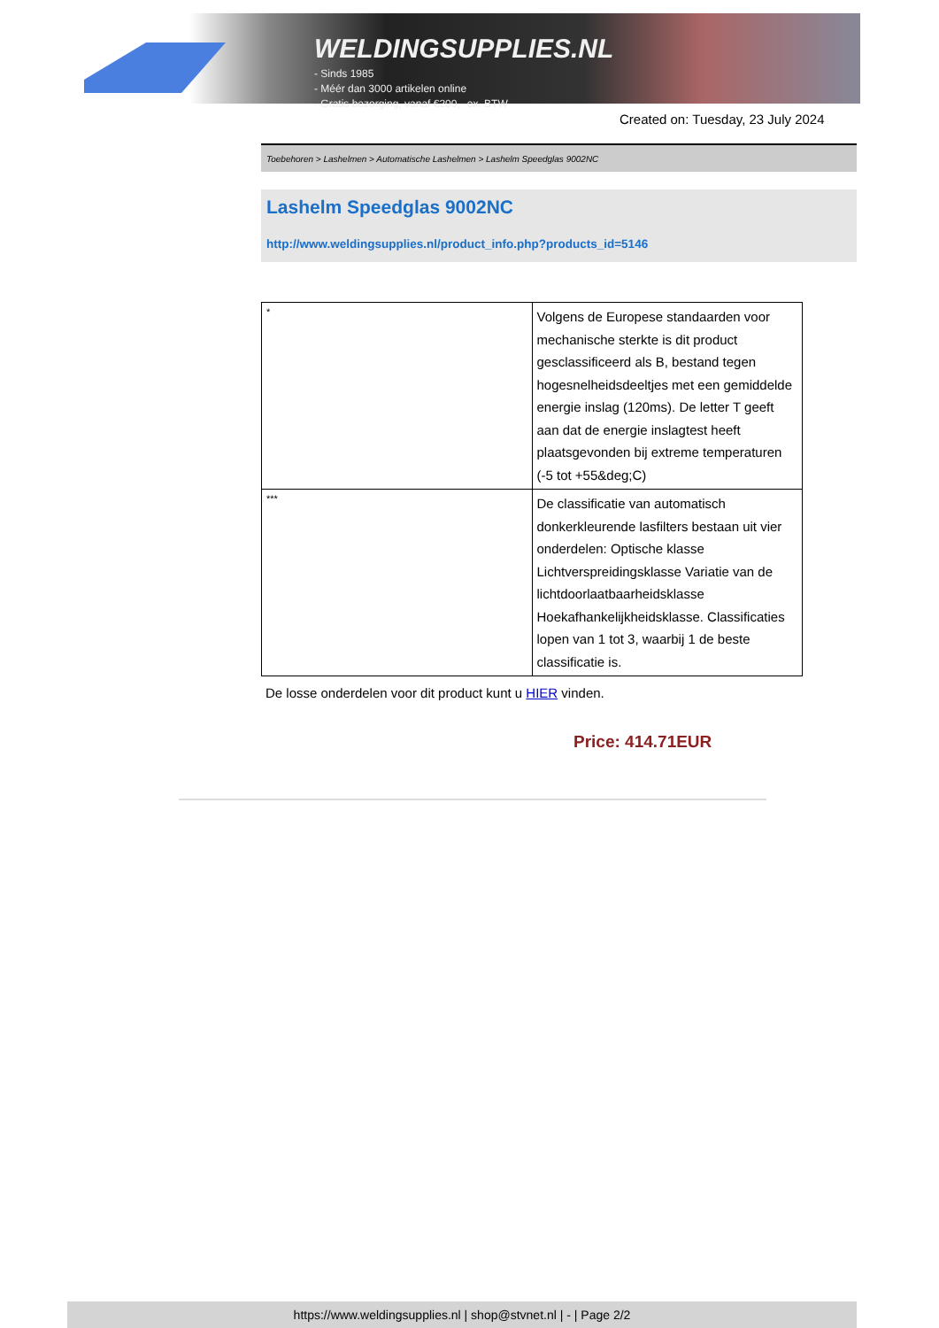WELDINGSUPPLIES.NL
- Sinds 1985
- Méér dan 3000 artikelen online
- Gratis bezorging, vanaf €200,--ex. BTW
Created on: Tuesday, 23 July 2024
Toebehoren > Lashelmen > Automatische Lashelmen > Lashelm Speedglas 9002NC
Lashelm Speedglas 9002NC
http://www.weldingsupplies.nl/product_info.php?products_id=5146
| * | Volgens de Europese standaarden voor mechanische sterkte is dit product gesclassificeerd als B, bestand tegen hogesnelheidsdeeltjes met een gemiddelde energie inslag (120ms). De letter T geeft aan dat de energie inslagtest heeft plaatsgevonden bij extreme temperaturen (-5 tot +55&deg;C) |
| *** | De classificatie van automatisch donkerkleurende lasfilters bestaan uit vier onderdelen: Optische klasse Lichtverspreidingsklasse Variatie van de lichtdoorlaatbaarheidsklasse Hoekafhankelijkheidsklasse. Classificaties lopen van 1 tot 3, waarbij 1 de beste classificatie is. |
De losse onderdelen voor dit product kunt u HIER vinden.
Price: 414.71EUR
https://www.weldingsupplies.nl | shop@stvnet.nl | - | Page 2/2